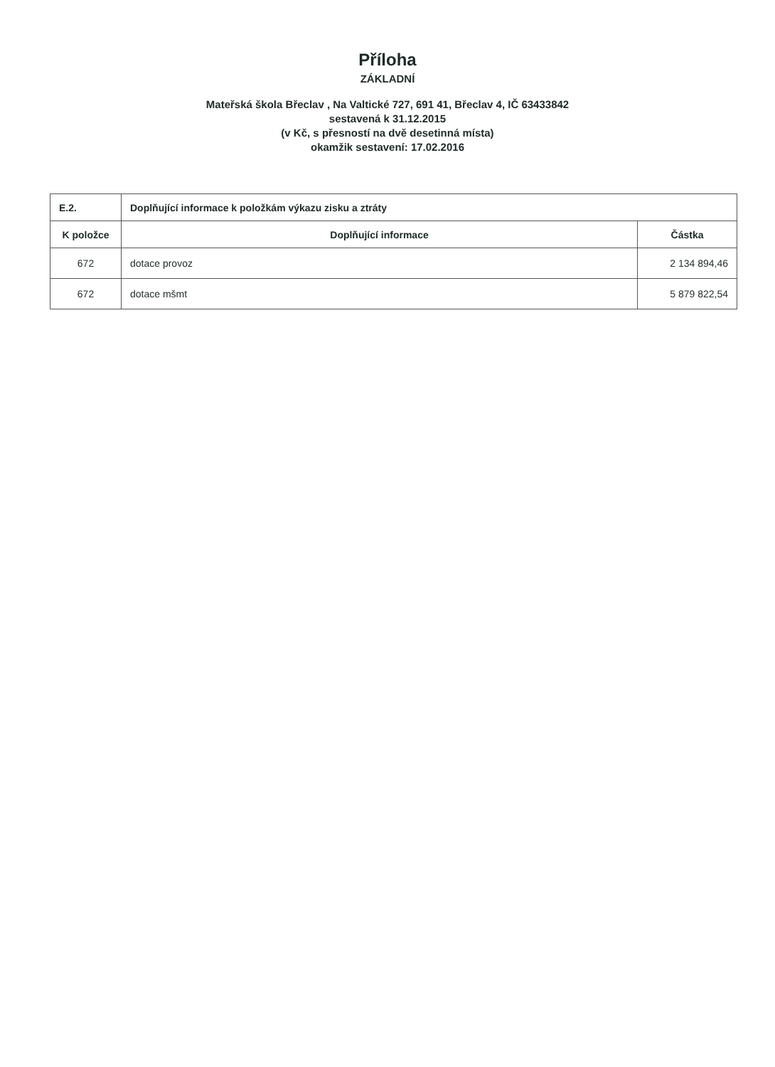Příloha
ZÁKLADNÍ
Mateřská škola Břeclav , Na Valtické 727, 691 41, Břeclav 4, IČ 63433842
sestavená k 31.12.2015
(v Kč, s přesností na dvě desetinná místa)
okamžik sestavení: 17.02.2016
| E.2. | Doplňující informace k položkám výkazu zisku a ztráty | |
| --- | --- | --- |
| K položce | Doplňující informace | Částka |
| 672 | dotace provoz | 2 134 894,46 |
| 672 | dotace mšmt | 5 879 822,54 |